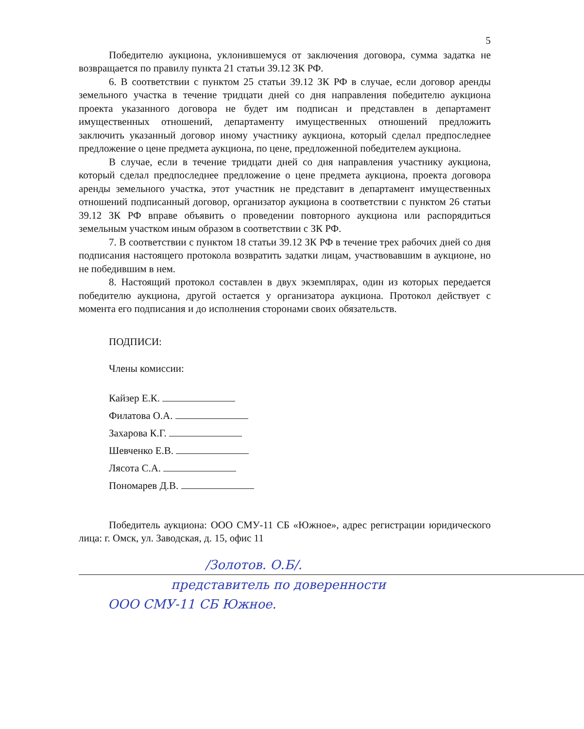5
Победителю аукциона, уклонившемуся от заключения договора, сумма задатка не возвращается по правилу пункта 21 статьи 39.12 ЗК РФ.
6. В соответствии с пунктом 25 статьи 39.12 ЗК РФ в случае, если договор аренды земельного участка в течение тридцати дней со дня направления победителю аукциона проекта указанного договора не будет им подписан и представлен в департамент имущественных отношений, департаменту имущественных отношений предложить заключить указанный договор иному участнику аукциона, который сделал предпоследнее предложение о цене предмета аукциона, по цене, предложенной победителем аукциона.
В случае, если в течение тридцати дней со дня направления участнику аукциона, который сделал предпоследнее предложение о цене предмета аукциона, проекта договора аренды земельного участка, этот участник не представит в департамент имущественных отношений подписанный договор, организатор аукциона в соответствии с пунктом 26 статьи 39.12 ЗК РФ вправе объявить о проведении повторного аукциона или распорядиться земельным участком иным образом в соответствии с ЗК РФ.
7. В соответствии с пунктом 18 статьи 39.12 ЗК РФ в течение трех рабочих дней со дня подписания настоящего протокола возвратить задатки лицам, участвовавшим в аукционе, но не победившим в нем.
8. Настоящий протокол составлен в двух экземплярах, один из которых передается победителю аукциона, другой остается у организатора аукциона. Протокол действует с момента его подписания и до исполнения сторонами своих обязательств.
ПОДПИСИ:
Члены комиссии:
Кайзер Е.К.
Филатова О.А.
Захарова К.Г.
Шевченко Е.В.
Лясота С.А.
Пономарев Д.В.
Победитель аукциона: ООО СМУ-11 СБ «Южное», адрес регистрации юридического лица: г. Омск, ул. Заводская, д. 15, офис 11
/Золотов. О.Б/.
представитель по доверенности
ООО СМУ-11 СБ Южное.